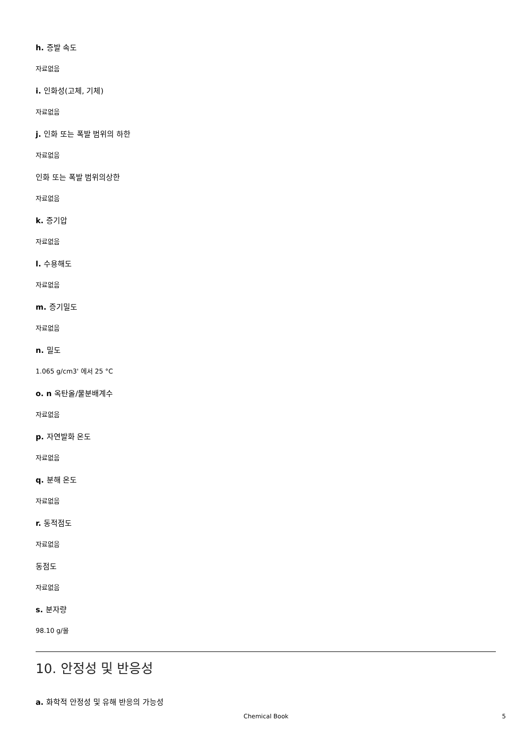h. 증발 속도
자료없음
i. 인화성(고체, 기체)
자료없음
j. 인화 또는 폭발 범위의 하한
자료없음
인화 또는 폭발 범위의상한
자료없음
k. 증기압
자료없음
l. 수용해도
자료없음
m. 증기밀도
자료없음
n. 밀도
1.065 g/cm3' 에서 25 °C
o. n 옥탄올/물분배계수
자료없음
p. 자연발화 온도
자료없음
q. 분해 온도
자료없음
r. 동적점도
자료없음
동점도
자료없음
s. 분자량
98.10 g/몰
10. 안정성 및 반응성
a. 화학적 안정성 및 유해 반응의 가능성
Chemical Book
5